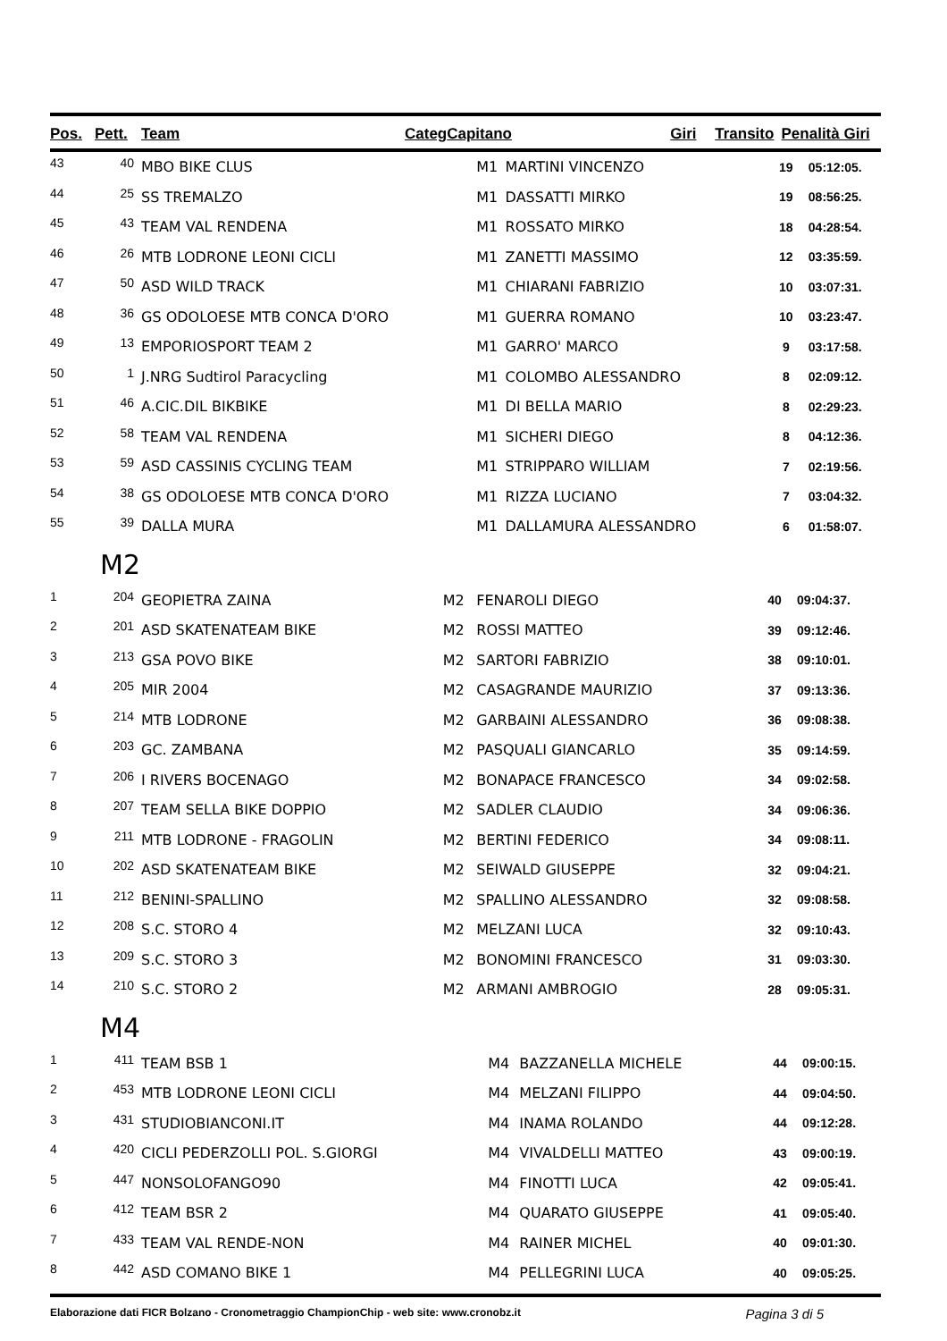| Pos. | Pett. | Team | Categ | Capitano | Giri | Transito | Penalità Giri |
| --- | --- | --- | --- | --- | --- | --- | --- |
| 43 | 40 | MBO BIKE CLUS | M1 | MARTINI VINCENZO | 19 | 05:12:05. |
| 44 | 25 | SS TREMALZO | M1 | DASSATTI MIRKO | 19 | 08:56:25. |
| 45 | 43 | TEAM VAL RENDENA | M1 | ROSSATO MIRKO | 18 | 04:28:54. |
| 46 | 26 | MTB LODRONE LEONI CICLI | M1 | ZANETTI MASSIMO | 12 | 03:35:59. |
| 47 | 50 | ASD WILD TRACK | M1 | CHIARANI FABRIZIO | 10 | 03:07:31. |
| 48 | 36 | GS ODOLOESE MTB CONCA D'ORO | M1 | GUERRA ROMANO | 10 | 03:23:47. |
| 49 | 13 | EMPORIOSPORT TEAM 2 | M1 | GARRO' MARCO | 9 | 03:17:58. |
| 50 | 1 | J.NRG Sudtirol Paracycling | M1 | COLOMBO ALESSANDRO | 8 | 02:09:12. |
| 51 | 46 | A.CIC.DIL BIKBIKE | M1 | DI BELLA MARIO | 8 | 02:29:23. |
| 52 | 58 | TEAM VAL RENDENA | M1 | SICHERI DIEGO | 8 | 04:12:36. |
| 53 | 59 | ASD CASSINIS CYCLING TEAM | M1 | STRIPPARO WILLIAM | 7 | 02:19:56. |
| 54 | 38 | GS ODOLOESE MTB CONCA D'ORO | M1 | RIZZA LUCIANO | 7 | 03:04:32. |
| 55 | 39 | DALLA MURA | M1 | DALLAMURA ALESSANDRO | 6 | 01:58:07. |
M2
| 1 | 204 | GEOPIETRA ZAINA | M2 | FENAROLI DIEGO | 40 | 09:04:37. |
| 2 | 201 | ASD SKATENATEAM BIKE | M2 | ROSSI MATTEO | 39 | 09:12:46. |
| 3 | 213 | GSA POVO BIKE | M2 | SARTORI FABRIZIO | 38 | 09:10:01. |
| 4 | 205 | MIR 2004 | M2 | CASAGRANDE MAURIZIO | 37 | 09:13:36. |
| 5 | 214 | MTB LODRONE | M2 | GARBAINI ALESSANDRO | 36 | 09:08:38. |
| 6 | 203 | GC. ZAMBANA | M2 | PASQUALI GIANCARLO | 35 | 09:14:59. |
| 7 | 206 | I RIVERS BOCENAGO | M2 | BONAPACE FRANCESCO | 34 | 09:02:58. |
| 8 | 207 | TEAM SELLA BIKE DOPPIO | M2 | SADLER CLAUDIO | 34 | 09:06:36. |
| 9 | 211 | MTB LODRONE - FRAGOLIN | M2 | BERTINI FEDERICO | 34 | 09:08:11. |
| 10 | 202 | ASD SKATENATEAM BIKE | M2 | SEIWALD GIUSEPPE | 32 | 09:04:21. |
| 11 | 212 | BENINI-SPALLINO | M2 | SPALLINO ALESSANDRO | 32 | 09:08:58. |
| 12 | 208 | S.C. STORO 4 | M2 | MELZANI LUCA | 32 | 09:10:43. |
| 13 | 209 | S.C. STORO 3 | M2 | BONOMINI FRANCESCO | 31 | 09:03:30. |
| 14 | 210 | S.C. STORO 2 | M2 | ARMANI AMBROGIO | 28 | 09:05:31. |
M4
| 1 | 411 | TEAM BSB 1 | M4 | BAZZANELLA MICHELE | 44 | 09:00:15. |
| 2 | 453 | MTB LODRONE LEONI CICLI | M4 | MELZANI FILIPPO | 44 | 09:04:50. |
| 3 | 431 | STUDIOBIANCONI.IT | M4 | INAMA ROLANDO | 44 | 09:12:28. |
| 4 | 420 | CICLI PEDERZOLLI POL. S.GIORGI | M4 | VIVALDELLI MATTEO | 43 | 09:00:19. |
| 5 | 447 | NONSOLOFANGO90 | M4 | FINOTTI LUCA | 42 | 09:05:41. |
| 6 | 412 | TEAM BSR 2 | M4 | QUARATO GIUSEPPE | 41 | 09:05:40. |
| 7 | 433 | TEAM VAL RENDE-NON | M4 | RAINER MICHEL | 40 | 09:01:30. |
| 8 | 442 | ASD COMANO BIKE 1 | M4 | PELLEGRINI LUCA | 40 | 09:05:25. |
Elaborazione dati FICR Bolzano - Cronometraggio ChampionChip - web site: www.cronobz.it Pagina 3 di 5